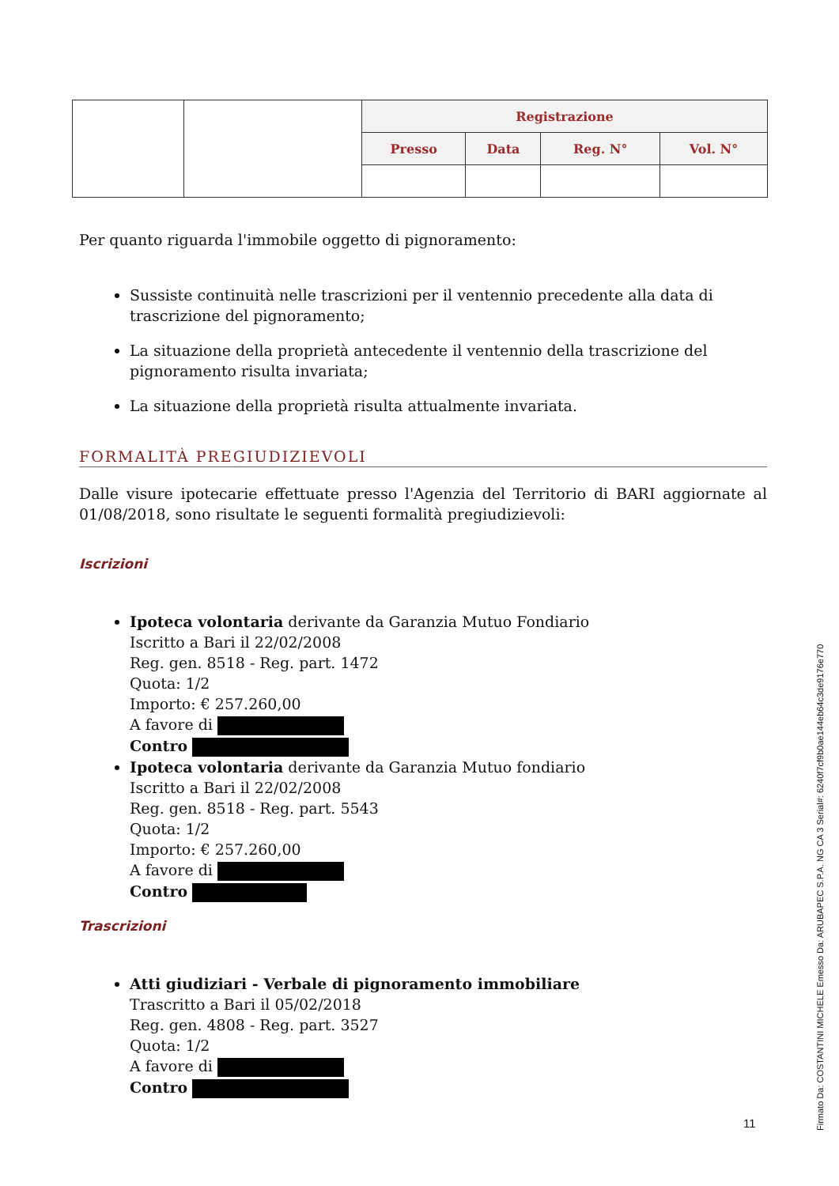| | | Registrazione | | | |
| | | Presso | Data | Reg. N° | Vol. N° |
Per quanto riguarda l'immobile oggetto di pignoramento:
Sussiste continuità nelle trascrizioni per il ventennio precedente alla data di trascrizione del pignoramento;
La situazione della proprietà antecedente il ventennio della trascrizione del pignoramento risulta invariata;
La situazione della proprietà risulta attualmente invariata.
FORMALITÀ PREGIUDIZIEVOLI
Dalle visure ipotecarie effettuate presso l'Agenzia del Territorio di BARI aggiornate al 01/08/2018, sono risultate le seguenti formalità pregiudizievoli:
Iscrizioni
Ipoteca volontaria derivante da Garanzia Mutuo Fondiario
Iscritto a Bari il 22/02/2008
Reg. gen. 8518 - Reg. part. 1472
Quota: 1/2
Importo: € 257.260,00
A favore di
Contro
Ipoteca volontaria derivante da Garanzia Mutuo fondiario
Iscritto a Bari il 22/02/2008
Reg. gen. 8518 - Reg. part. 5543
Quota: 1/2
Importo: € 257.260,00
A favore di
Contro
Trascrizioni
Atti giudiziari - Verbale di pignoramento immobiliare
Trascritto a Bari il 05/02/2018
Reg. gen. 4808 - Reg. part. 3527
Quota: 1/2
A favore di
Contro
11
Firmato Da: COSTANTINI MICHELE Emesso Da: ARUBAPEC S.P.A. NG CA 3 Serial#: 6240f7cf9b0ae144eb64c3de9176e770